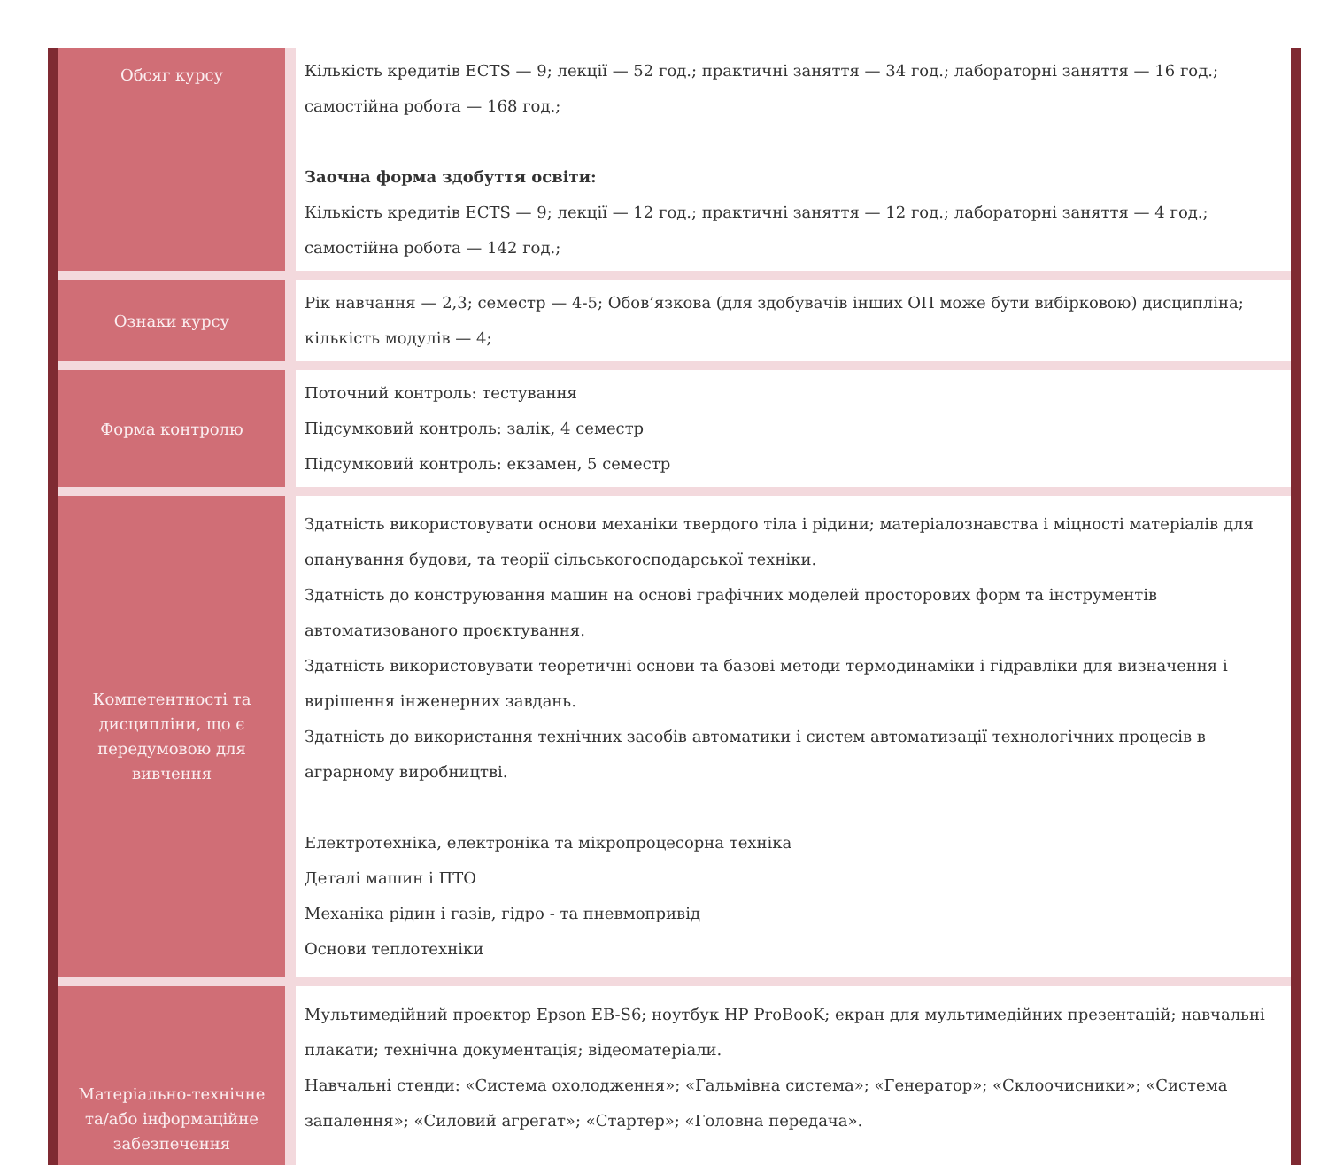| Обсяг курсу | Кількість кредитів ECTS — 9; лекції — 52 год.; практичні заняття — 34 год.; лабораторні заняття — 16 год.; самостійна робота — 168 год.; Заочна форма здобуття освіти: Кількість кредитів ECTS — 9; лекції — 12 год.; практичні заняття — 12 год.; лабораторні заняття — 4 год.; самостійна робота — 142 год.; |
| Ознаки курсу | Рік навчання — 2,3; семестр — 4-5; Обов’язкова (для здобувачів інших ОП може бути вибірковою) дисципліна; кількість модулів — 4; |
| Форма контролю | Поточний контроль: тестування Підсумковий контроль: залік, 4 семестр Підсумковий контроль: екзамен, 5 семестр |
| Компетентності та дисципліни, що є передумовою для вивчення | Здатність використовувати основи механіки твердого тіла і рідини; матеріалознавства і міцності матеріалів для опанування будови, та теорії сільськогосподарської техніки. Здатність до конструювання машин на основі графічних моделей просторових форм та інструментів автоматизованого проєктування. Здатність використовувати теоретичні основи та базові методи термодинаміки і гідравліки для визначення і вирішення інженерних завдань. Здатність до використання технічних засобів автоматики і систем автоматизації технологічних процесів в аграрному виробництві. Електротехніка, електроніка та мікропроцесорна техніка Деталі машин і ПТО Механіка рідин і газів, гідро - та пневмопривід Основи теплотехніки |
| Матеріально-технічне та/або інформаційне забезпечення | Мультимедійний проектор Epson EB-S6; ноутбук HP ProBooK; екран для мультимедійних презентацій; навчальні плакати; технічна документація; відеоматеріали. Навчальні стенди: «Система охолодження»; «Гальмівна система»; «Генератор»; «Склоочисники»; «Система запалення»; «Силовий агрегат»; «Стартер»; «Головна передача». |